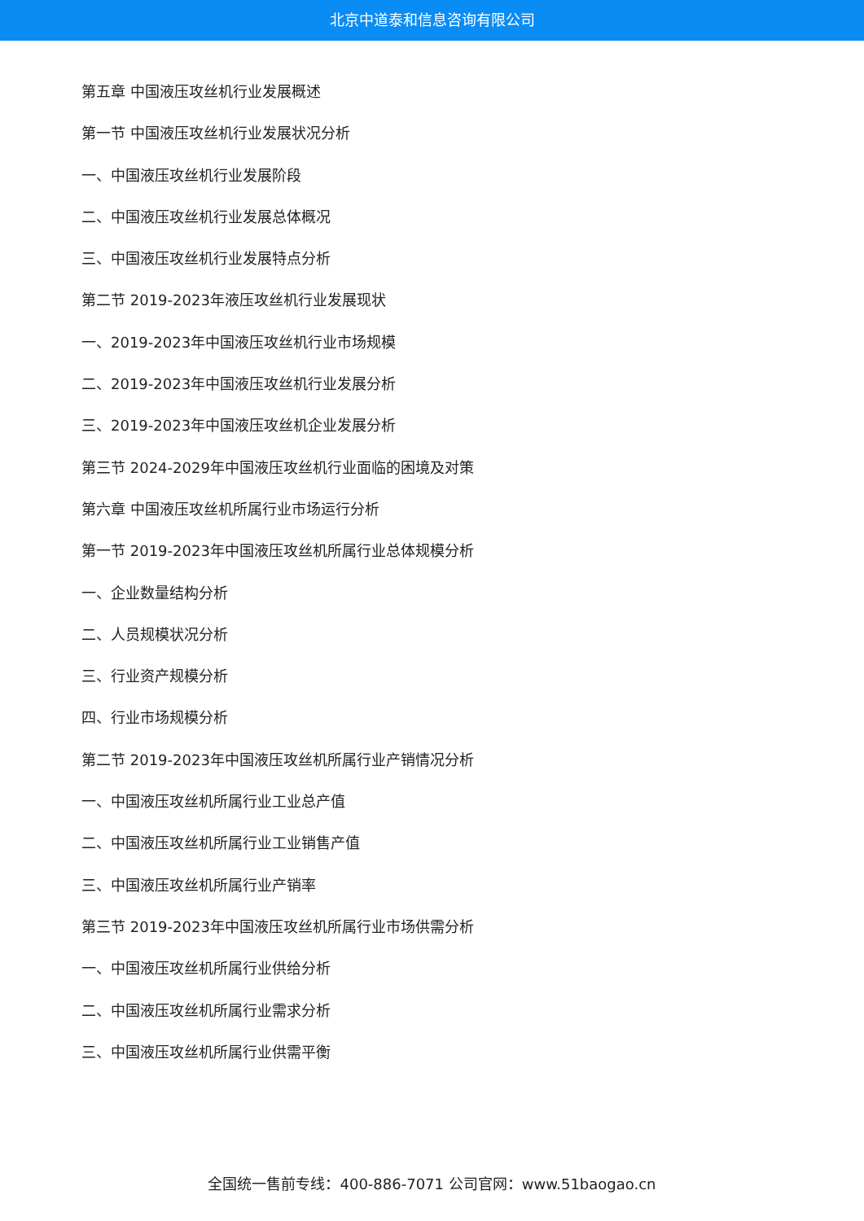北京中道泰和信息咨询有限公司
第五章 中国液压攻丝机行业发展概述
第一节 中国液压攻丝机行业发展状况分析
一、中国液压攻丝机行业发展阶段
二、中国液压攻丝机行业发展总体概况
三、中国液压攻丝机行业发展特点分析
第二节 2019-2023年液压攻丝机行业发展现状
一、2019-2023年中国液压攻丝机行业市场规模
二、2019-2023年中国液压攻丝机行业发展分析
三、2019-2023年中国液压攻丝机企业发展分析
第三节 2024-2029年中国液压攻丝机行业面临的困境及对策
第六章 中国液压攻丝机所属行业市场运行分析
第一节 2019-2023年中国液压攻丝机所属行业总体规模分析
一、企业数量结构分析
二、人员规模状况分析
三、行业资产规模分析
四、行业市场规模分析
第二节 2019-2023年中国液压攻丝机所属行业产销情况分析
一、中国液压攻丝机所属行业工业总产值
二、中国液压攻丝机所属行业工业销售产值
三、中国液压攻丝机所属行业产销率
第三节 2019-2023年中国液压攻丝机所属行业市场供需分析
一、中国液压攻丝机所属行业供给分析
二、中国液压攻丝机所属行业需求分析
三、中国液压攻丝机所属行业供需平衡
全国统一售前专线：400-886-7071 公司官网：www.51baogao.cn